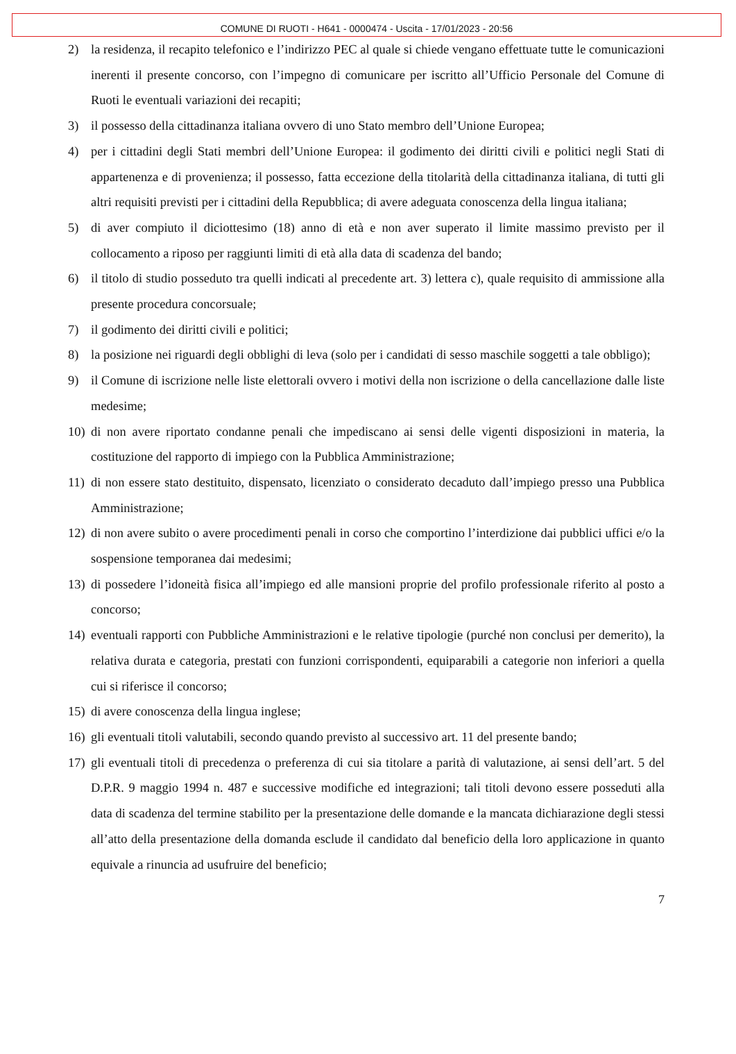COMUNE DI RUOTI - H641 - 0000474 - Uscita - 17/01/2023 - 20:56
2) la residenza, il recapito telefonico e l’indirizzo PEC al quale si chiede vengano effettuate tutte le comunicazioni inerenti il presente concorso, con l’impegno di comunicare per iscritto all’Ufficio Personale del Comune di Ruoti le eventuali variazioni dei recapiti;
3) il possesso della cittadinanza italiana ovvero di uno Stato membro dell’Unione Europea;
4) per i cittadini degli Stati membri dell’Unione Europea: il godimento dei diritti civili e politici negli Stati di appartenenza e di provenienza; il possesso, fatta eccezione della titolarità della cittadinanza italiana, di tutti gli altri requisiti previsti per i cittadini della Repubblica; di avere adeguata conoscenza della lingua italiana;
5) di aver compiuto il diciottesimo (18) anno di età e non aver superato il limite massimo previsto per il collocamento a riposo per raggiunti limiti di età alla data di scadenza del bando;
6) il titolo di studio posseduto tra quelli indicati al precedente art. 3) lettera c), quale requisito di ammissione alla presente procedura concorsuale;
7) il godimento dei diritti civili e politici;
8) la posizione nei riguardi degli obblighi di leva (solo per i candidati di sesso maschile soggetti a tale obbligo);
9) il Comune di iscrizione nelle liste elettorali ovvero i motivi della non iscrizione o della cancellazione dalle liste medesime;
10) di non avere riportato condanne penali che impediscano ai sensi delle vigenti disposizioni in materia, la costituzione del rapporto di impiego con la Pubblica Amministrazione;
11) di non essere stato destituito, dispensato, licenziato o considerato decaduto dall’impiego presso una Pubblica Amministrazione;
12) di non avere subito o avere procedimenti penali in corso che comportino l’interdizione dai pubblici uffici e/o la sospensione temporanea dai medesimi;
13) di possedere l’idoneità fisica all’impiego ed alle mansioni proprie del profilo professionale riferito al posto a concorso;
14) eventuali rapporti con Pubbliche Amministrazioni e le relative tipologie (purché non conclusi per demerito), la relativa durata e categoria, prestati con funzioni corrispondenti, equiparabili a categorie non inferiori a quella cui si riferisce il concorso;
15) di avere conoscenza della lingua inglese;
16) gli eventuali titoli valutabili, secondo quando previsto al successivo art. 11 del presente bando;
17) gli eventuali titoli di precedenza o preferenza di cui sia titolare a parità di valutazione, ai sensi dell’art. 5 del D.P.R. 9 maggio 1994 n. 487 e successive modifiche ed integrazioni; tali titoli devono essere posseduti alla data di scadenza del termine stabilito per la presentazione delle domande e la mancata dichiarazione degli stessi all’atto della presentazione della domanda esclude il candidato dal beneficio della loro applicazione in quanto equivale a rinuncia ad usufruire del beneficio;
7